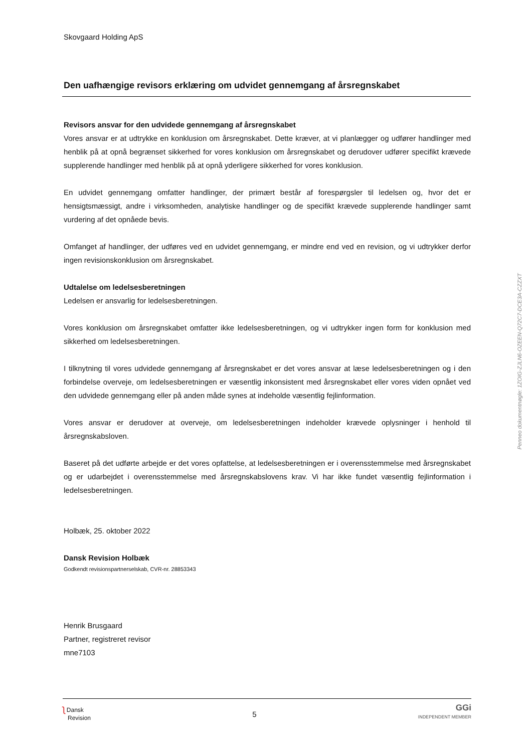Skovgaard Holding ApS
Den uafhængige revisors erklæring om udvidet gennemgang af årsregnskabet
Revisors ansvar for den udvidede gennemgang af årsregnskabet
Vores ansvar er at udtrykke en konklusion om årsregnskabet. Dette kræver, at vi planlægger og udfører handlinger med henblik på at opnå begrænset sikkerhed for vores konklusion om årsregnskabet og derudover udfører specifikt krævede supplerende handlinger med henblik på at opnå yderligere sikkerhed for vores konklusion.
En udvidet gennemgang omfatter handlinger, der primært består af forespørgsler til ledelsen og, hvor det er hensigtsmæssigt, andre i virksomheden, analytiske handlinger og de specifikt krævede supplerende handlinger samt vurdering af det opnåede bevis.
Omfanget af handlinger, der udføres ved en udvidet gennemgang, er mindre end ved en revision, og vi udtrykker derfor ingen revisionskonklusion om årsregnskabet.
Udtalelse om ledelsesberetningen
Ledelsen er ansvarlig for ledelsesberetningen.
Vores konklusion om årsregnskabet omfatter ikke ledelsesberetningen, og vi udtrykker ingen form for konklusion med sikkerhed om ledelsesberetningen.
I tilknytning til vores udvidede gennemgang af årsregnskabet er det vores ansvar at læse ledelsesberetningen og i den forbindelse overveje, om ledelsesberetningen er væsentlig inkonsistent med årsregnskabet eller vores viden opnået ved den udvidede gennemgang eller på anden måde synes at indeholde væsentlig fejlinformation.
Vores ansvar er derudover at overveje, om ledelsesberetningen indeholder krævede oplysninger i henhold til årsregnskabsloven.
Baseret på det udførte arbejde er det vores opfattelse, at ledelsesberetningen er i overensstemmelse med årsregnskabet og er udarbejdet i overensstemmelse med årsregnskabslovens krav. Vi har ikke fundet væsentlig fejlinformation i ledelsesberetningen.
Holbæk, 25. oktober 2022
Dansk Revision Holbæk
Godkendt revisionspartnerselskab, CVR-nr. 28853343
Henrik Brusgaard
Partner, registreret revisor
mne7103
Penneo dokumentnøgle: 1ZOIG-ZJLN6-OZEEN-Q72C7-DCE3A-CZZXT
ʅ Dansk
Revision
5
GGi
INDEPENDENT MEMBER